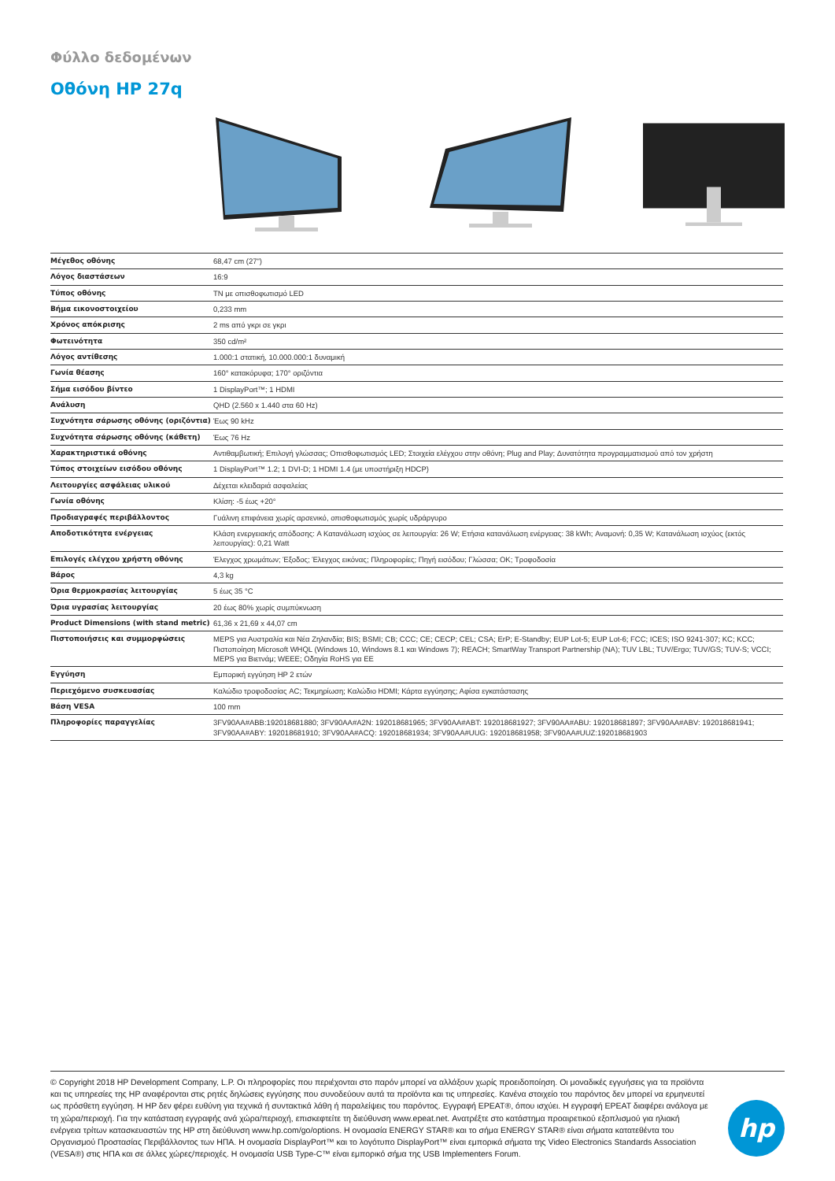Φύλλο δεδομένων
Οθόνη HP 27q
| Μέγεθος οθόνης | 68,47 cm (27") |
| Λόγος διαστάσεων | 16:9 |
| Τύπος οθόνης | TN με οπισθοφωτισμό LED |
| Βήμα εικονοστοιχείου | 0,233 mm |
| Χρόνος απόκρισης | 2 ms από γκρι σε γκρι |
| Φωτεινότητα | 350 cd/m² |
| Λόγος αντίθεσης | 1.000:1 στατική, 10.000.000:1 δυναμική |
| Γωνία θέασης | 160° κατακόρυφα; 170° οριζόντια |
| Σήμα εισόδου βίντεο | 1 DisplayPort™; 1 HDMI |
| Ανάλυση | QHD (2.560 x 1.440 στα 60 Hz) |
| Συχνότητα σάρωσης οθόνης (οριζόντια) | Έως 90 kHz |
| Συχνότητα σάρωσης οθόνης (κάθετη) | Έως 76 Hz |
| Χαρακτηριστικά οθόνης | Αντιθαμβωτική; Επιλογή γλώσσας; Οπισθοφωτισμός LED; Στοιχεία ελέγχου στην οθόνη; Plug and Play; Δυνατότητα προγραμματισμού από τον χρήστη |
| Τύπος στοιχείων εισόδου οθόνης | 1 DisplayPort™ 1.2; 1 DVI-D; 1 HDMI 1.4 (με υποστήριξη HDCP) |
| Λειτουργίες ασφάλειας υλικού | Δέχεται κλειδαριά ασφαλείας |
| Γωνία οθόνης | Κλίση: -5 έως +20° |
| Προδιαγραφές περιβάλλοντος | Γυάλινη επιφάνεια χωρίς αρσενικό, οπισθοφωτισμός χωρίς υδράργυρο |
| Αποδοτικότητα ενέργειας | Κλάση ενεργειακής απόδοσης: A Κατανάλωση ισχύος σε λειτουργία: 26 W; Ετήσια κατανάλωση ενέργειας: 38 kWh; Αναμονή: 0,35 W; Κατανάλωση ισχύος (εκτός λειτουργίας): 0,21 Watt |
| Επιλογές ελέγχου χρήστη οθόνης | Έλεγχος χρωμάτων; Έξοδος; Έλεγχος εικόνας; Πληροφορίες; Πηγή εισόδου; Γλώσσα; OK; Τροφοδοσία |
| Βάρος | 4,3 kg |
| Όρια θερμοκρασίας λειτουργίας | 5 έως 35 °C |
| Όρια υγρασίας λειτουργίας | 20 έως 80% χωρίς συμπύκνωση |
| Product Dimensions (with stand metric) | 61,36 x 21,69 x 44,07 cm |
| Πιστοποιήσεις και συμμορφώσεις | MEPS για Αυστραλία και Νέα Ζηλανδία; BIS; BSMI; CB; CCC; CE; CECP; CEL; CSA; ErP; E-Standby; EUP Lot-5; EUP Lot-6; FCC; ICES; ISO 9241-307; KC; KCC; Πιστοποίηση Microsoft WHQL (Windows 10, Windows 8.1 και Windows 7); REACH; SmartWay Transport Partnership (NA); TUV LBL; TUV/Ergo; TUV/GS; TUV-S; VCCI; MEPS για Βιετνάμ; WEEE; Οδηγία RoHS για ΕΕ |
| Εγγύηση | Εμπορική εγγύηση HP 2 ετών |
| Περιεχόμενο συσκευασίας | Καλώδιο τροφοδοσίας AC; Τεκμηρίωση; Καλώδιο HDMI; Κάρτα εγγύησης; Αφίσα εγκατάστασης |
| Βάση VESA | 100 mm |
| Πληροφορίες παραγγελίας | 3FV90AA#ABB:192018681880; 3FV90AA#A2N: 192018681965; 3FV90AA#ABT: 192018681927; 3FV90AA#ABU: 192018681897; 3FV90AA#ABV: 192018681941; 3FV90AA#ABY: 192018681910; 3FV90AA#ACQ: 192018681934; 3FV90AA#UUG: 192018681958; 3FV90AA#UUZ:192018681903 |
© Copyright 2018 HP Development Company, L.P. Οι πληροφορίες που περιέχονται στο παρόν μπορεί να αλλάξουν χωρίς προειδοποίηση. Οι μοναδικές εγγυήσεις για τα προϊόντα και τις υπηρεσίες της HP αναφέρονται στις ρητές δηλώσεις εγγύησης που συνοδεύουν αυτά τα προϊόντα και τις υπηρεσίες. Κανένα στοιχείο του παρόντος δεν μπορεί να ερμηνευτεί ως πρόσθετη εγγύηση. Η HP δεν φέρει ευθύνη για τεχνικά ή συντακτικά λάθη ή παραλείψεις του παρόντος. Εγγραφή EPEAT®, όπου ισχύει. Η εγγραφή EPEAT διαφέρει ανάλογα με τη χώρα/περιοχή. Για την κατάσταση εγγραφής ανά χώρα/περιοχή, επισκεφτείτε τη διεύθυνση www.epeat.net. Ανατρέξτε στο κατάστημα προαιρετικού εξοπλισμού για ηλιακή ενέργεια τρίτων κατασκευαστών της HP στη διεύθυνση www.hp.com/go/options. Η ονομασία ENERGY STAR® και το σήμα ENERGY STAR® είναι σήματα κατατεθέντα του Οργανισμού Προστασίας Περιβάλλοντος των ΗΠΑ. Η ονομασία DisplayPort™ και το λογότυπο DisplayPort™ είναι εμπορικά σήματα της Video Electronics Standards Association (VESA®) στις ΗΠΑ και σε άλλες χώρες/περιοχές. Η ονομασία USB Type-C™ είναι εμπορικό σήμα της USB Implementers Forum.
hp